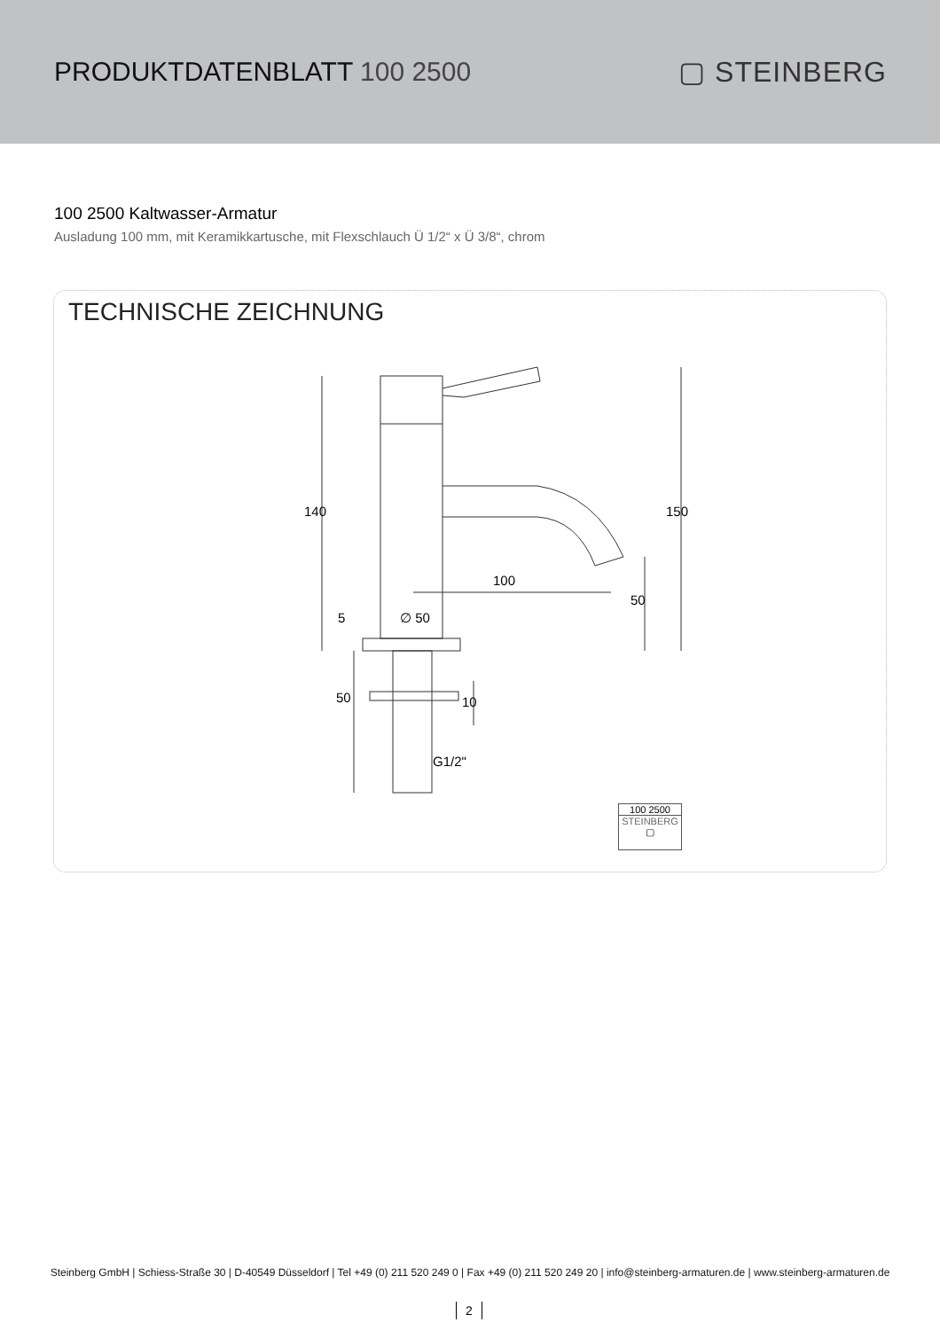PRODUKTDATENBLATT 100 2500 ▢ STEINBERG
100 2500 Kaltwasser-Armatur
Ausladung 100 mm, mit Keramikkartusche, mit Flexschlauch Ü 1/2“ x Ü 3/8“, chrom
TECHNISCHE ZEICHNUNG
100
140 150
50
5 ∅ 50
50 10
G1/2"
100 2500
STEINBERG
▢
Steinberg GmbH | Schiess-Straße 30 | D-40549 Düsseldorf | Tel +49 (0) 211 520 249 0 | Fax +49 (0) 211 520 249 20 | info@steinberg-armaturen.de | www.steinberg-armaturen.de
2